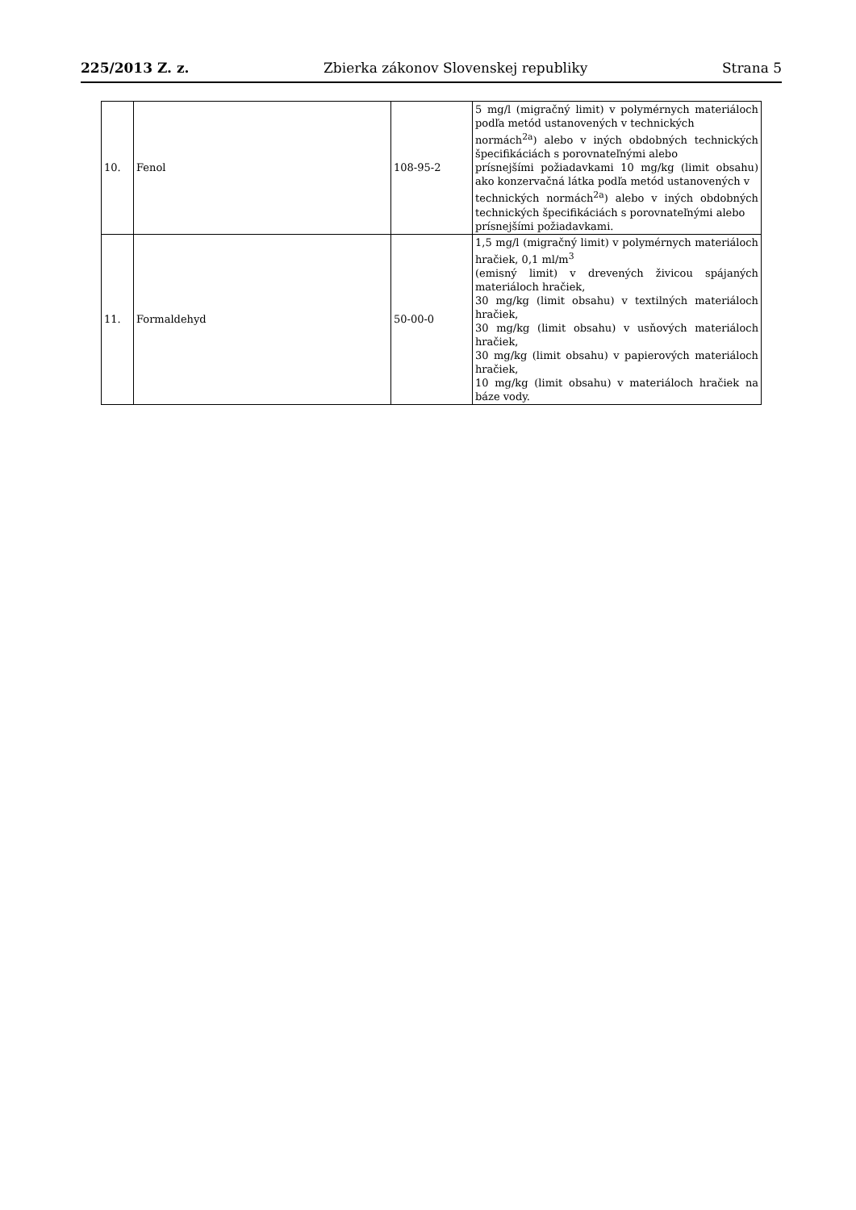225/2013 Z. z. Zbierka zákonov Slovenskej republiky Strana 5
| 10. | Fenol | 108-95-2 | 5 mg/l (migračný limit) v polymérnych materiáloch podľa metód ustanovených v technických normách<sup>2a</sup>) alebo v iných obdobných technických špecifikáciách s porovnateľnými alebo prísnejšími požiadavkami 10 mg/kg (limit obsahu) ako konzervačná látka podľa metód ustanovených v technických normách<sup>2a</sup>) alebo v iných obdobných technických špecifikáciách s porovnateľnými alebo prísnejšími požiadavkami. |
| 11. | Formaldehyd | 50-00-0 | 1,5 mg/l (migračný limit) v polymérnych materiáloch hračiek, 0,1 ml/m<sup>3</sup> (emisný limit) v drevených živicou spájaných materiáloch hračiek, 30 mg/kg (limit obsahu) v textilných materiáloch hračiek, 30 mg/kg (limit obsahu) v usňových materiáloch hračiek, 30 mg/kg (limit obsahu) v papierových materiáloch hračiek, 10 mg/kg (limit obsahu) v materiáloch hračiek na báze vody. |